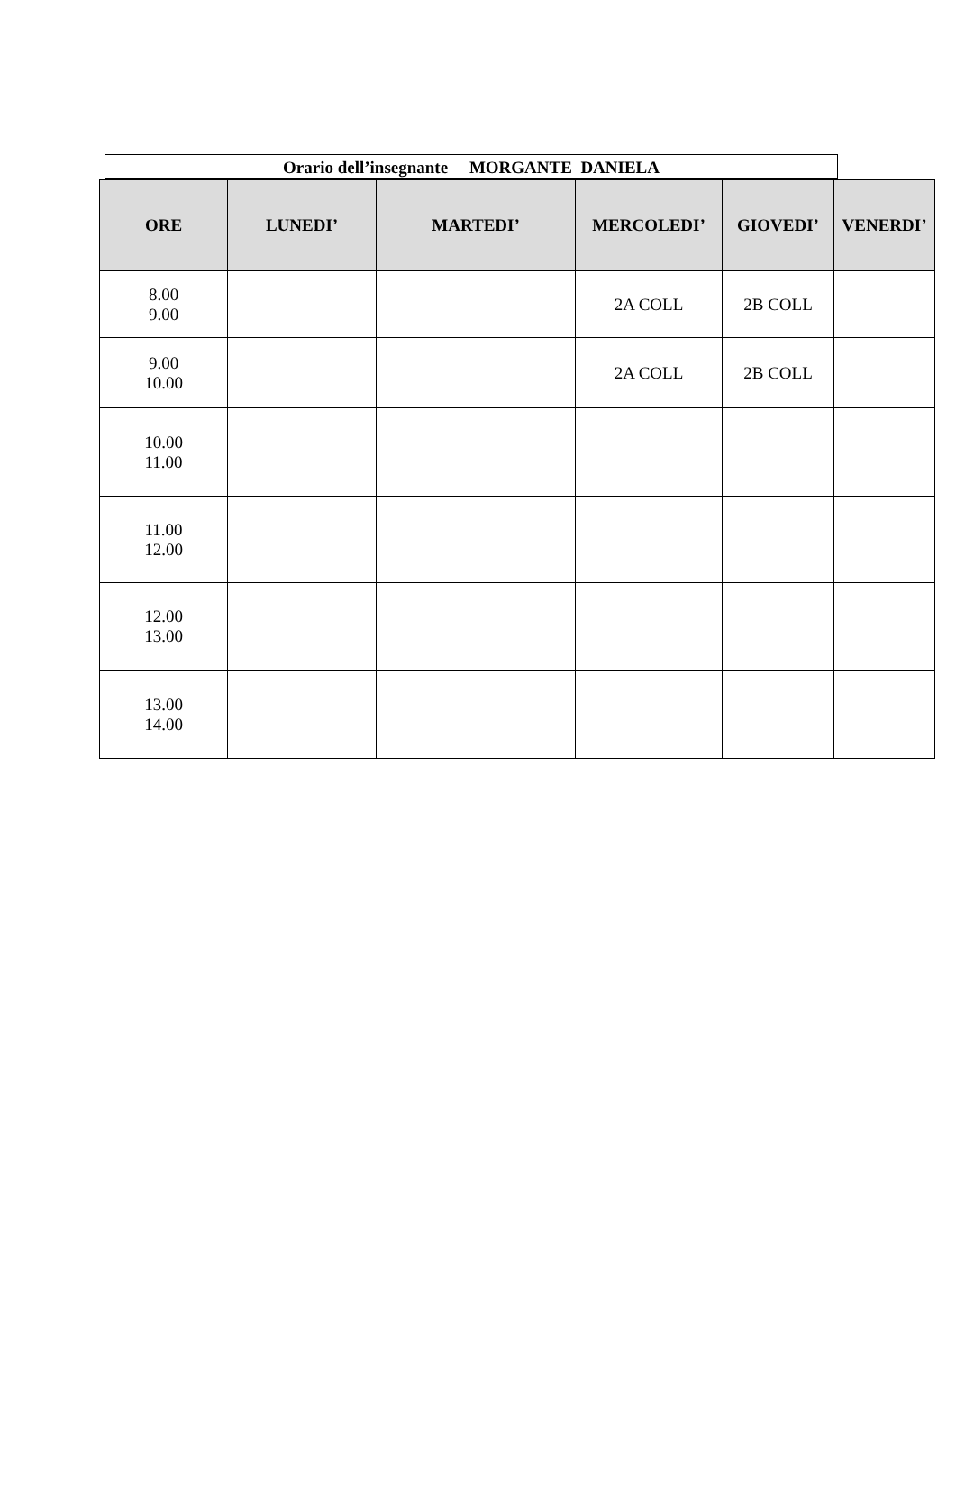Orario dell’insegnante MORGANTE DANIELA
| ORE | LUNEDI’ | MARTEDI’ | MERCOLEDI’ | GIOVEDI’ | VENERDI’ |
| --- | --- | --- | --- | --- | --- |
| 8.00 9.00 | | | 2A COLL | 2B COLL | |
| 9.00 10.00 | | | 2A COLL | 2B COLL | |
| 10.00 11.00 | | | | | |
| 11.00 12.00 | | | | | |
| 12.00 13.00 | | | | | |
| 13.00 14.00 | | | | | |